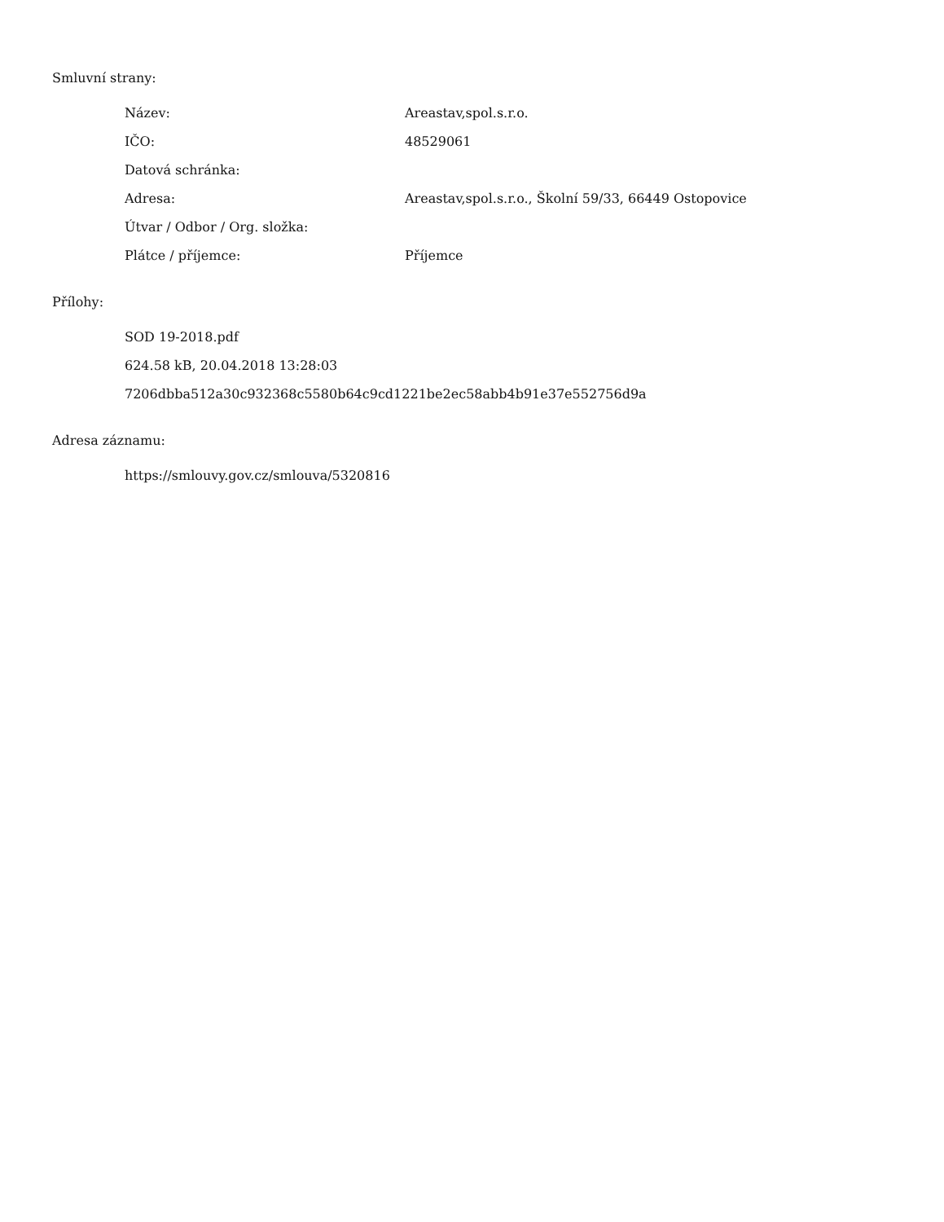Smluvní strany:
| Název: | Areastav,spol.s.r.o. |
| IČO: | 48529061 |
| Datová schránka: | |
| Adresa: | Areastav,spol.s.r.o., Školní 59/33, 66449 Ostopovice |
| Útvar / Odbor / Org. složka: | |
| Plátce / příjemce: | Příjemce |
Přílohy:
SOD 19-2018.pdf
624.58 kB, 20.04.2018 13:28:03
7206dbba512a30c932368c5580b64c9cd1221be2ec58abb4b91e37e552756d9a
Adresa záznamu:
https://smlouvy.gov.cz/smlouva/5320816